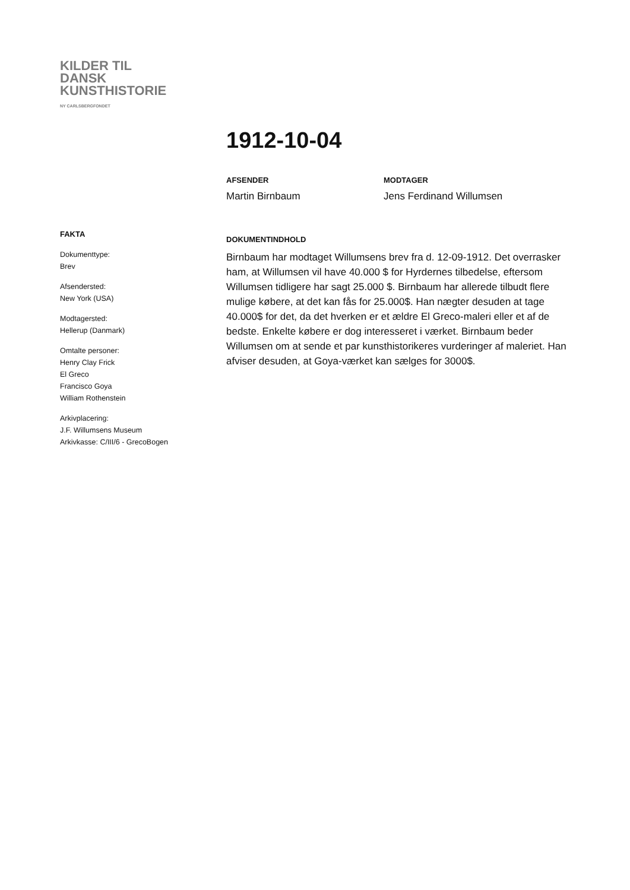KILDER TIL
DANSK
KUNSTHISTORIE
NY CARLSBERGFONDET
1912-10-04
AFSENDER
Martin Birnbaum
MODTAGER
Jens Ferdinand Willumsen
DOKUMENTINDHOLD
Birnbaum har modtaget Willumsens brev fra d. 12-09-1912. Det overrasker ham, at Willumsen vil have 40.000 $ for Hyrdernes tilbedelse, eftersom Willumsen tidligere har sagt 25.000 $. Birnbaum har allerede tilbudt flere mulige købere, at det kan fås for 25.000$. Han nægter desuden at tage 40.000$ for det, da det hverken er et ældre El Greco-maleri eller et af de bedste. Enkelte købere er dog interesseret i værket. Birnbaum beder Willumsen om at sende et par kunsthistorikeres vurderinger af maleriet. Han afviser desuden, at Goya-værket kan sælges for 3000$.
FAKTA
Dokumenttype:
Brev
Afsendersted:
New York (USA)
Modtagersted:
Hellerup (Danmark)
Omtalte personer:
Henry Clay Frick
El Greco
Francisco Goya
William Rothenstein
Arkivplacering:
J.F. Willumsens Museum
Arkivkasse: C/III/6 - GrecoBogen